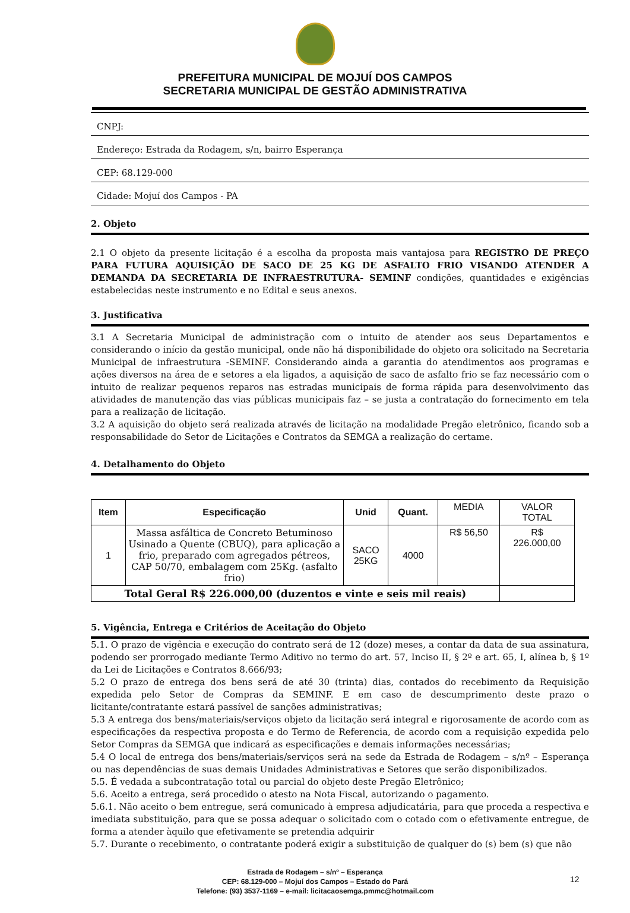PREFEITURA MUNICIPAL DE MOJUÍ DOS CAMPOS
SECRETARIA MUNICIPAL DE GESTÃO ADMINISTRATIVA
CNPJ:
Endereço: Estrada da Rodagem, s/n, bairro Esperança
CEP: 68.129-000
Cidade: Mojuí dos Campos - PA
2. Objeto
2.1 O objeto da presente licitação é a escolha da proposta mais vantajosa para REGISTRO DE PREÇO PARA FUTURA AQUISIÇÃO DE SACO DE 25 KG DE ASFALTO FRIO VISANDO ATENDER A DEMANDA DA SECRETARIA DE INFRAESTRUTURA- SEMINF condições, quantidades e exigências estabelecidas neste instrumento e no Edital e seus anexos.
3. Justificativa
3.1 A Secretaria Municipal de administração com o intuito de atender aos seus Departamentos e considerando o início da gestão municipal, onde não há disponibilidade do objeto ora solicitado na Secretaria Municipal de infraestrutura -SEMINF. Considerando ainda a garantia do atendimentos aos programas e ações diversos na área de e setores a ela ligados, a aquisição de saco de asfalto frio se faz necessário com o intuito de realizar pequenos reparos nas estradas municipais de forma rápida para desenvolvimento das atividades de manutenção das vias públicas municipais faz – se justa a contratação do fornecimento em tela para a realização de licitação.
3.2 A aquisição do objeto será realizada através de licitação na modalidade Pregão eletrônico, ficando sob a responsabilidade do Setor de Licitações e Contratos da SEMGA a realização do certame.
4. Detalhamento do Objeto
| Item | Especificação | Unid | Quant. | MEDIA | VALOR TOTAL |
| 1 | Massa asfáltica de Concreto Betuminoso Usinado a Quente (CBUQ), para aplicação a frio, preparado com agregados pétreos, CAP 50/70, embalagem com 25Kg. (asfalto frio) | SACO 25KG | 4000 | R$ 56,50 | R$ 226.000,00 |
| Total Geral R$ 226.000,00 (duzentos e vinte e seis mil reais) | | | | | |
5. Vigência, Entrega e Critérios de Aceitação do Objeto
5.1. O prazo de vigência e execução do contrato será de 12 (doze) meses, a contar da data de sua assinatura, podendo ser prorrogado mediante Termo Aditivo no termo do art. 57, Inciso II, § 2º e art. 65, I, alínea b, § 1º da Lei de Licitações e Contratos 8.666/93;
5.2 O prazo de entrega dos bens será de até 30 (trinta) dias, contados do recebimento da Requisição expedida pelo Setor de Compras da SEMINF. E em caso de descumprimento deste prazo o licitante/contratante estará passível de sanções administrativas;
5.3 A entrega dos bens/materiais/serviços objeto da licitação será integral e rigorosamente de acordo com as especificações da respectiva proposta e do Termo de Referencia, de acordo com a requisição expedida pelo Setor Compras da SEMGA que indicará as especificações e demais informações necessárias;
5.4 O local de entrega dos bens/materiais/serviços será na sede da Estrada de Rodagem – s/nº – Esperança ou nas dependências de suas demais Unidades Administrativas e Setores que serão disponibilizados.
5.5. É vedada a subcontratação total ou parcial do objeto deste Pregão Eletrônico;
5.6. Aceito a entrega, será procedido o atesto na Nota Fiscal, autorizando o pagamento.
5.6.1. Não aceito o bem entregue, será comunicado à empresa adjudicatária, para que proceda a respectiva e imediata substituição, para que se possa adequar o solicitado com o cotado com o efetivamente entregue, de forma a atender àquilo que efetivamente se pretendia adquirir
5.7. Durante o recebimento, o contratante poderá exigir a substituição de qualquer do (s) bem (s) que não
Estrada de Rodagem – s/nº – Esperança
CEP: 68.129-000 – Mojuí dos Campos – Estado do Pará
Telefone: (93) 3537-1169 – e-mail: licitacaosemga.pmmc@hotmail.com
12